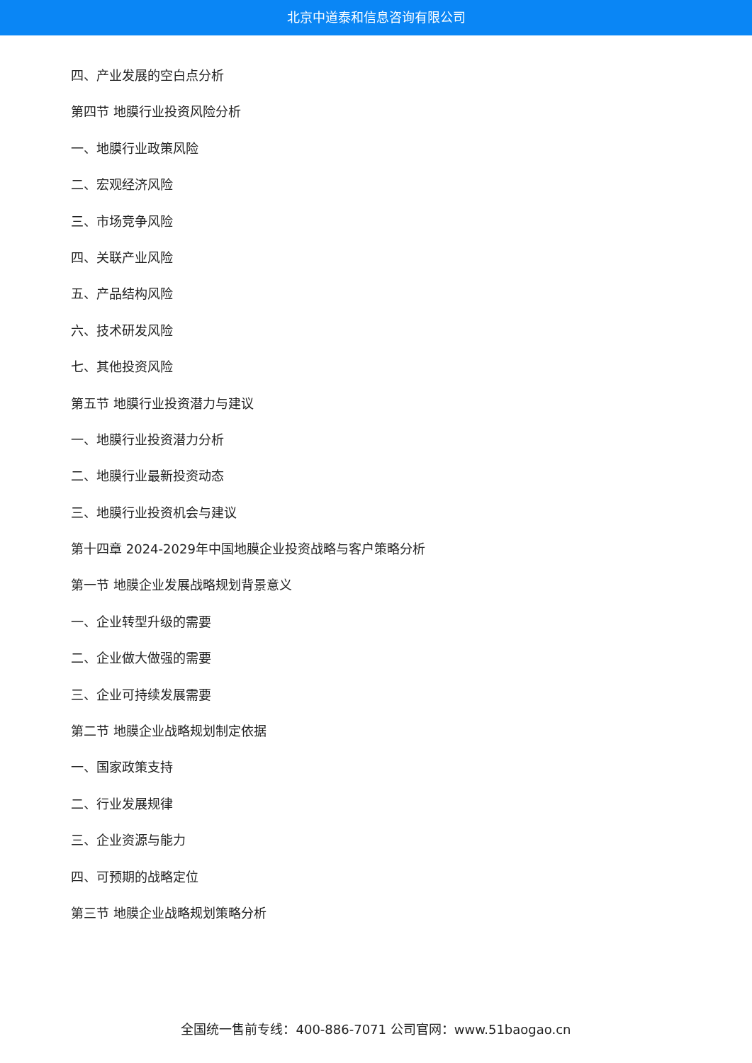北京中道泰和信息咨询有限公司
四、产业发展的空白点分析
第四节 地膜行业投资风险分析
一、地膜行业政策风险
二、宏观经济风险
三、市场竞争风险
四、关联产业风险
五、产品结构风险
六、技术研发风险
七、其他投资风险
第五节 地膜行业投资潜力与建议
一、地膜行业投资潜力分析
二、地膜行业最新投资动态
三、地膜行业投资机会与建议
第十四章 2024-2029年中国地膜企业投资战略与客户策略分析
第一节 地膜企业发展战略规划背景意义
一、企业转型升级的需要
二、企业做大做强的需要
三、企业可持续发展需要
第二节 地膜企业战略规划制定依据
一、国家政策支持
二、行业发展规律
三、企业资源与能力
四、可预期的战略定位
第三节 地膜企业战略规划策略分析
全国统一售前专线：400-886-7071 公司官网：www.51baogao.cn